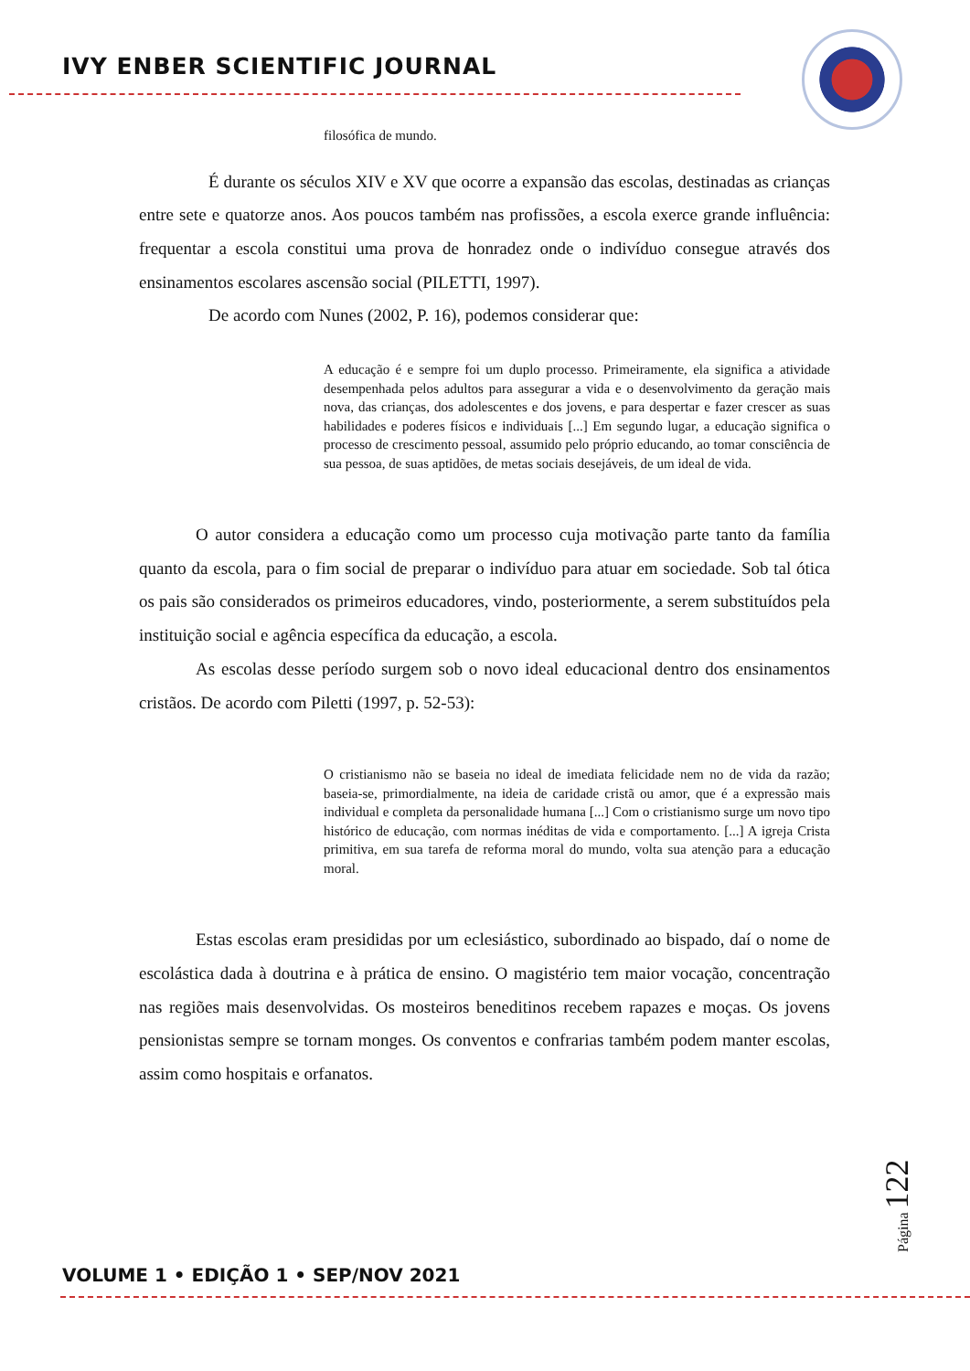IVY ENBER SCIENTIFIC JOURNAL
filosófica de mundo.
É durante os séculos XIV e XV que ocorre a expansão das escolas, destinadas as crianças entre sete e quatorze anos. Aos poucos também nas profissões, a escola exerce grande influência: frequentar a escola constitui uma prova de honradez onde o indivíduo consegue através dos ensinamentos escolares ascensão social (PILETTI, 1997).
De acordo com Nunes (2002, P. 16), podemos considerar que:
A educação é e sempre foi um duplo processo. Primeiramente, ela significa a atividade desempenhada pelos adultos para assegurar a vida e o desenvolvimento da geração mais nova, das crianças, dos adolescentes e dos jovens, e para despertar e fazer crescer as suas habilidades e poderes físicos e individuais [...] Em segundo lugar, a educação significa o processo de crescimento pessoal, assumido pelo próprio educando, ao tomar consciência de sua pessoa, de suas aptidões, de metas sociais desejáveis, de um ideal de vida.
O autor considera a educação como um processo cuja motivação parte tanto da família quanto da escola, para o fim social de preparar o indivíduo para atuar em sociedade. Sob tal ótica os pais são considerados os primeiros educadores, vindo, posteriormente, a serem substituídos pela instituição social e agência específica da educação, a escola.
As escolas desse período surgem sob o novo ideal educacional dentro dos ensinamentos cristãos. De acordo com Piletti (1997, p. 52-53):
O cristianismo não se baseia no ideal de imediata felicidade nem no de vida da razão; baseia-se, primordialmente, na ideia de caridade cristã ou amor, que é a expressão mais individual e completa da personalidade humana [...] Com o cristianismo surge um novo tipo histórico de educação, com normas inéditas de vida e comportamento. [...] A igreja Crista primitiva, em sua tarefa de reforma moral do mundo, volta sua atenção para a educação moral.
Estas escolas eram presididas por um eclesiástico, subordinado ao bispado, daí o nome de escolástica dada à doutrina e à prática de ensino. O magistério tem maior vocação, concentração nas regiões mais desenvolvidas. Os mosteiros beneditinos recebem rapazes e moças. Os jovens pensionistas sempre se tornam monges. Os conventos e confrarias também podem manter escolas, assim como hospitais e orfanatos.
Página 122
VOLUME 1 • EDIÇÃO 1 • SEP/NOV 2021